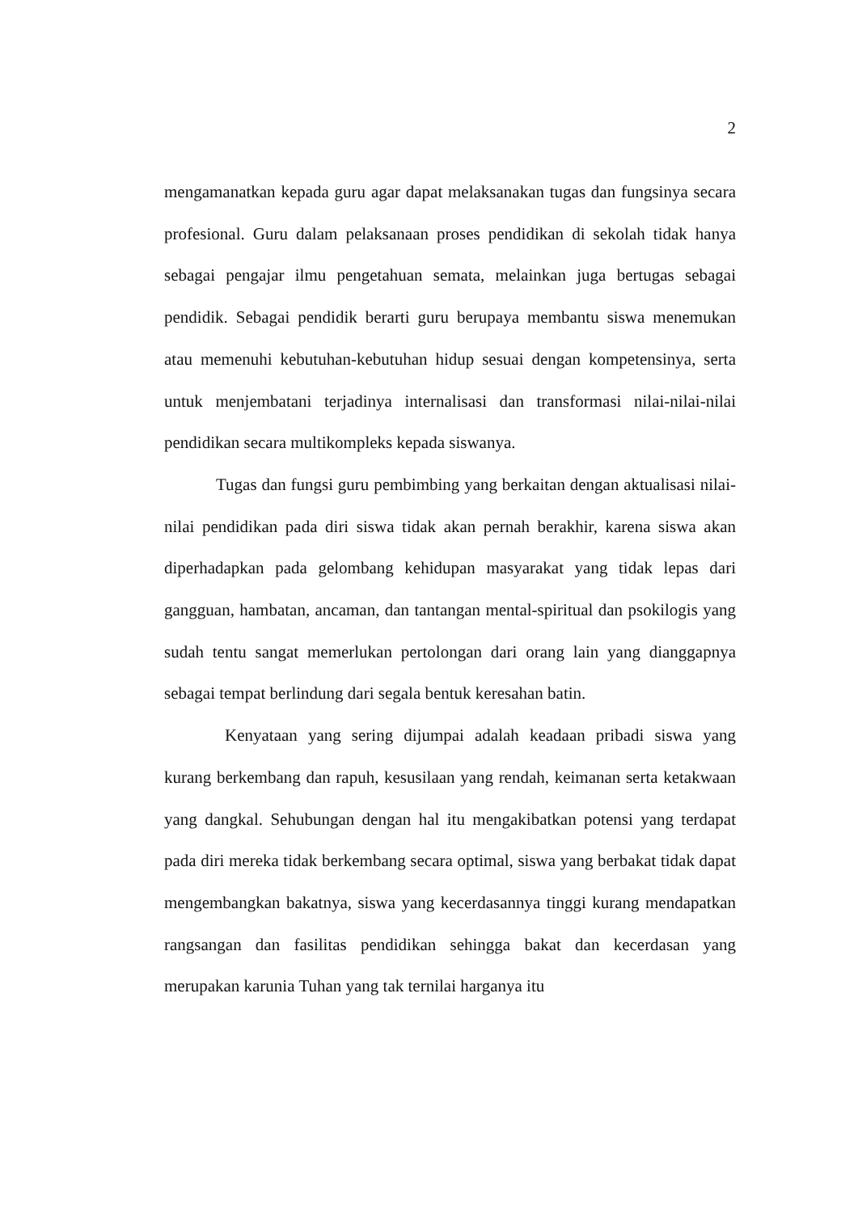2
mengamanatkan kepada guru agar dapat melaksanakan tugas dan fungsinya secara profesional. Guru dalam pelaksanaan proses pendidikan di sekolah tidak hanya sebagai pengajar ilmu pengetahuan semata, melainkan juga bertugas sebagai pendidik. Sebagai pendidik berarti guru berupaya membantu siswa menemukan atau memenuhi kebutuhan-kebutuhan hidup sesuai dengan kompetensinya, serta untuk menjembatani terjadinya internalisasi dan transformasi nilai-nilai-nilai pendidikan secara multikompleks kepada siswanya.
Tugas dan fungsi guru pembimbing yang berkaitan dengan aktualisasi nilai-nilai pendidikan pada diri siswa tidak akan pernah berakhir, karena siswa akan diperhadapkan pada gelombang kehidupan masyarakat yang tidak lepas dari gangguan, hambatan, ancaman, dan tantangan mental-spiritual dan psokilogis yang sudah tentu sangat memerlukan pertolongan dari orang lain yang dianggapnya sebagai tempat berlindung dari segala bentuk keresahan batin.
Kenyataan yang sering dijumpai adalah keadaan pribadi siswa yang kurang berkembang dan rapuh, kesusilaan yang rendah, keimanan serta ketakwaan yang dangkal. Sehubungan dengan hal itu mengakibatkan potensi yang terdapat pada diri mereka tidak berkembang secara optimal, siswa yang berbakat tidak dapat mengembangkan bakatnya, siswa yang kecerdasannya tinggi kurang mendapatkan rangsangan dan fasilitas pendidikan sehingga bakat dan kecerdasan yang merupakan karunia Tuhan yang tak ternilai harganya itu